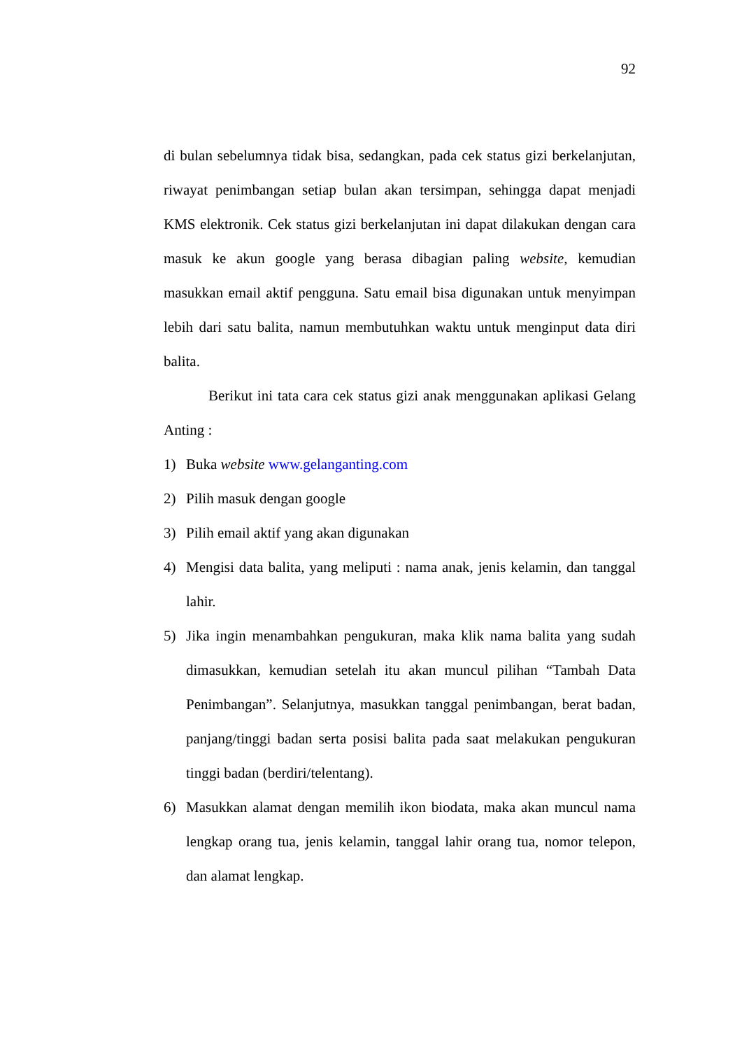92
di bulan sebelumnya tidak bisa, sedangkan, pada cek status gizi berkelanjutan, riwayat penimbangan setiap bulan akan tersimpan, sehingga dapat menjadi KMS elektronik. Cek status gizi berkelanjutan ini dapat dilakukan dengan cara masuk ke akun google yang berasa dibagian paling website, kemudian masukkan email aktif pengguna. Satu email bisa digunakan untuk menyimpan lebih dari satu balita, namun membutuhkan waktu untuk menginput data diri balita.
Berikut ini tata cara cek status gizi anak menggunakan aplikasi Gelang Anting :
1) Buka website www.gelanganting.com
2) Pilih masuk dengan google
3) Pilih email aktif yang akan digunakan
4) Mengisi data balita, yang meliputi : nama anak, jenis kelamin, dan tanggal lahir.
5) Jika ingin menambahkan pengukuran, maka klik nama balita yang sudah dimasukkan, kemudian setelah itu akan muncul pilihan “Tambah Data Penimbangan”. Selanjutnya, masukkan tanggal penimbangan, berat badan, panjang/tinggi badan serta posisi balita pada saat melakukan pengukuran tinggi badan (berdiri/telentang).
6) Masukkan alamat dengan memilih ikon biodata, maka akan muncul nama lengkap orang tua, jenis kelamin, tanggal lahir orang tua, nomor telepon, dan alamat lengkap.